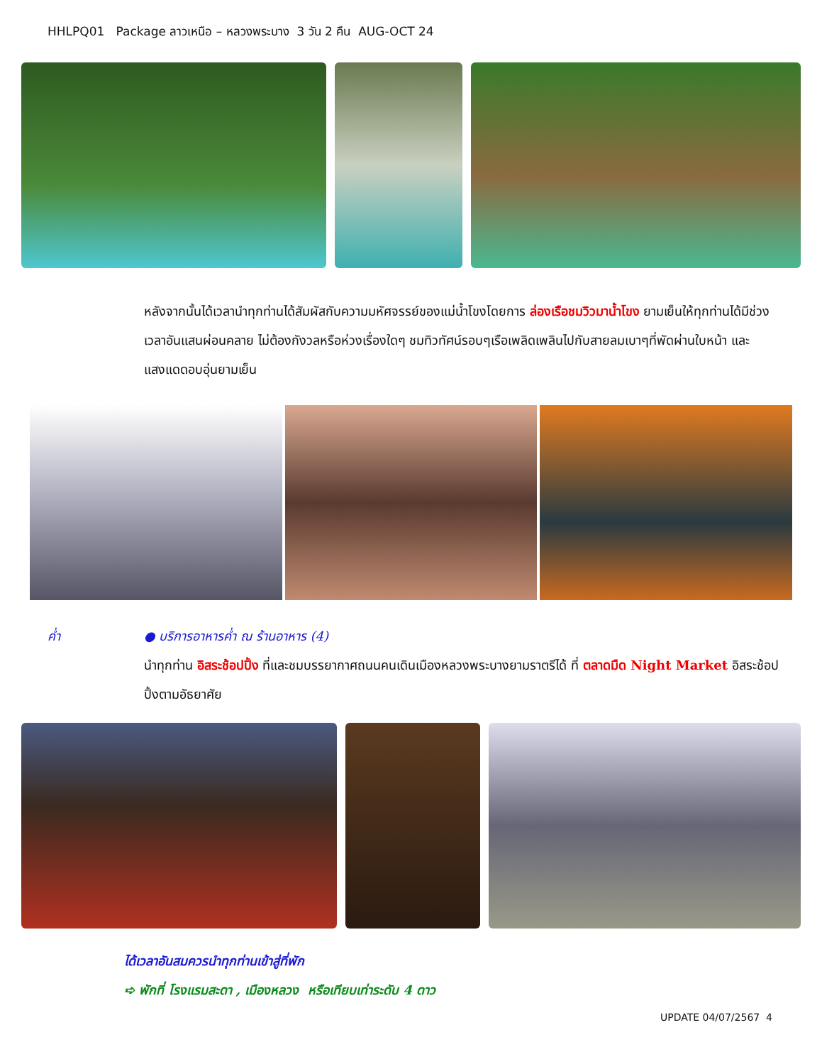HHLPQ01 Package ลาวเหนือ – หลวงพระบาง 3 วัน 2 คืน AUG-OCT 24
หลังจากนั้นได้เวลานำทุกท่านได้สัมผัสกับความมหัศจรรย์ของแม่น้ำโขงโดยการ ล่องเรือชมวิวมาน้ำโขง ยามเย็นให้ทุกท่านได้มีช่วงเวลาอันแสนผ่อนคลาย ไม่ต้องกังวลหรือห่วงเรื่องใดๆ ชมทิวทัศน์รอบๆเรือเพลิดเพลินไปกับสายลมเบาๆที่พัดผ่านใบหน้า และแสงแดดอบอุ่นยามเย็น
ค่ำ ● บริการอาหารค่ำ ณ ร้านอาหาร (4)
นำทุกท่าน อิสระช้อปปิ้ง ที่และชมบรรยากาศถนนคนเดินเมืองหลวงพระบางยามราตรีได้ ที่ ตลาดมืด Night Market อิสระช้อปปิ้งตามอัธยาศัย
ได้เวลาอันสมควรนำทุกท่านเข้าสู่ที่พัก
➪ พักที่ โรงแรมสะดา , เมืองหลวง หรือเทียบเท่าระดับ 4 ดาว
UPDATE 04/07/2567 4